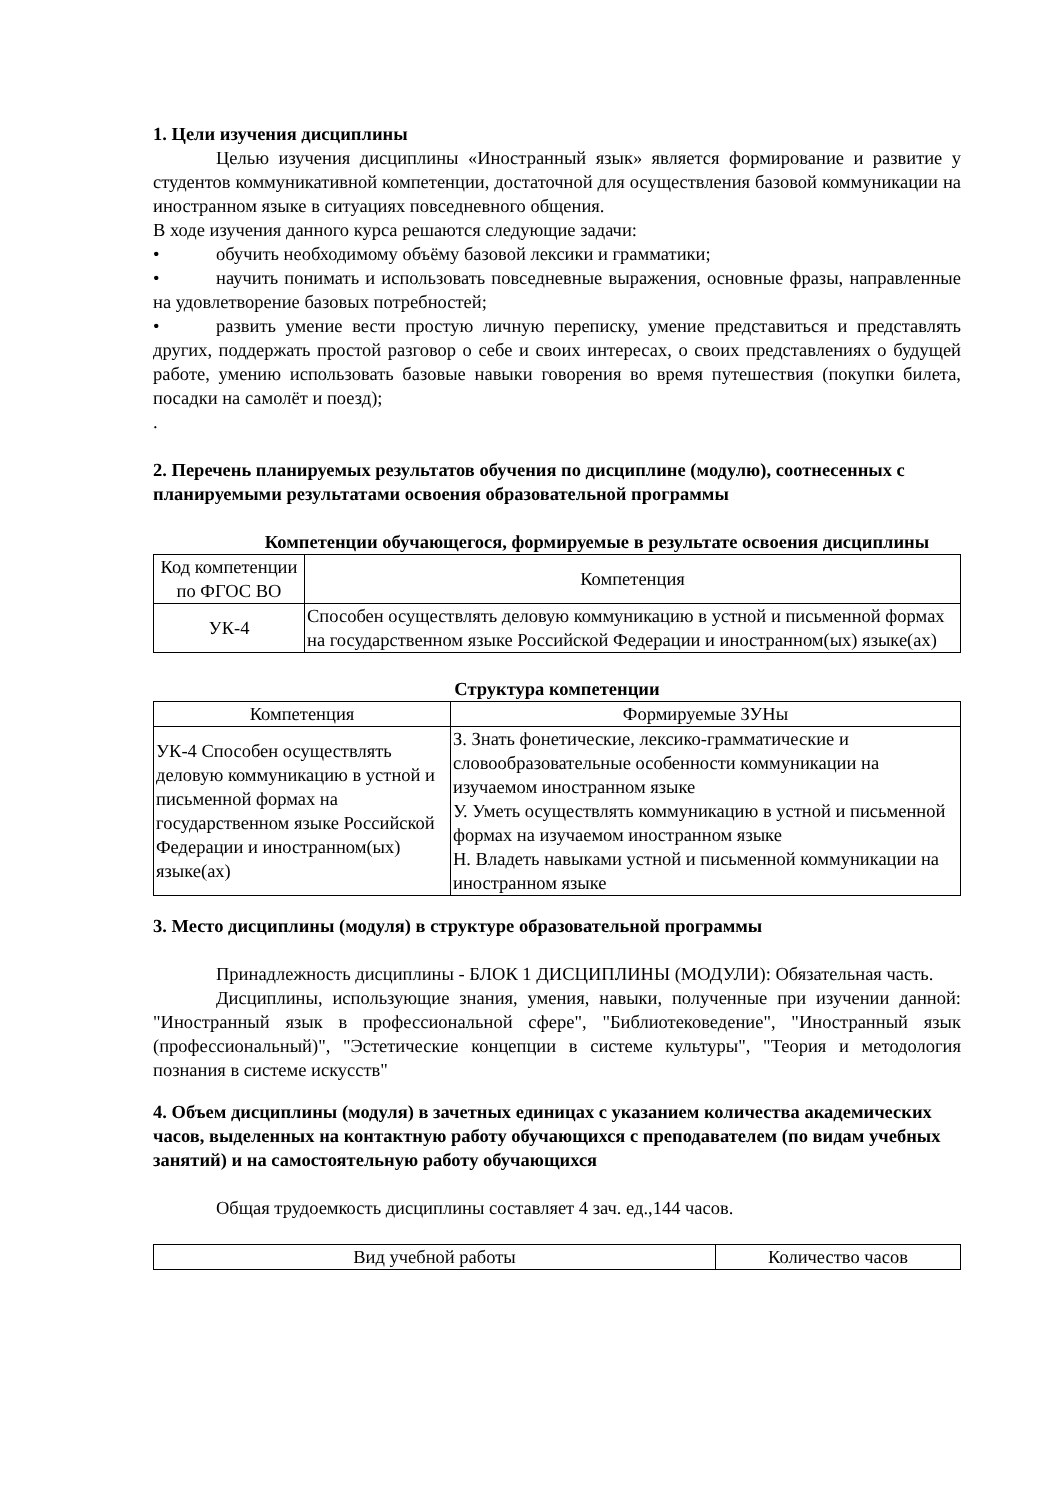1. Цели изучения дисциплины
Целью изучения дисциплины «Иностранный язык» является формирование и развитие у студентов коммуникативной компетенции, достаточной для осуществления базовой коммуникации на иностранном языке в ситуациях повседневного общения.
В ходе изучения данного курса решаются следующие задачи:
• обучить необходимому объёму базовой лексики и грамматики;
• научить понимать и использовать повседневные выражения, основные фразы, направленные на удовлетворение базовых потребностей;
• развить умение вести простую личную переписку, умение представиться и представлять других, поддержать простой разговор о себе и своих интересах, о своих представлениях о будущей работе, умению использовать базовые навыки говорения во время путешествия (покупки билета, посадки на самолёт и поезд);
.
2. Перечень планируемых результатов обучения по дисциплине (модулю), соотнесенных с планируемыми результатами освоения образовательной программы
Компетенции обучающегося, формируемые в результате освоения дисциплины
| Код компетенции по ФГОС ВО | Компетенция |
| УК-4 | Способен осуществлять деловую коммуникацию в устной и письменной формах на государственном языке Российской Федерации и иностранном(ых) языке(ах) |
Структура компетенции
| Компетенция | Формируемые ЗУНы |
| УК-4 Способен осуществлять деловую коммуникацию в устной и письменной формах на государственном языке Российской Федерации и иностранном(ых) языке(ах) | З. Знать фонетические, лексико-грамматические и словообразовательные особенности коммуникации на изучаемом иностранном языке У. Уметь осуществлять коммуникацию в устной и письменной формах на изучаемом иностранном языке Н. Владеть навыками устной и письменной коммуникации на иностранном языке |
3. Место дисциплины (модуля) в структуре образовательной программы
Принадлежность дисциплины - БЛОК 1 ДИСЦИПЛИНЫ (МОДУЛИ): Обязательная часть.
Дисциплины, использующие знания, умения, навыки, полученные при изучении данной: "Иностранный язык в профессиональной сфере", "Библиотековедение", "Иностранный язык (профессиональный)", "Эстетические концепции в системе культуры", "Теория и методология познания в системе искусств"
4. Объем дисциплины (модуля) в зачетных единицах с указанием количества академических часов, выделенных на контактную работу обучающихся с преподавателем (по видам учебных занятий) и на самостоятельную работу обучающихся
Общая трудоемкость дисциплины составляет 4 зач. ед.,144 часов.
| Вид учебной работы | Количество часов |